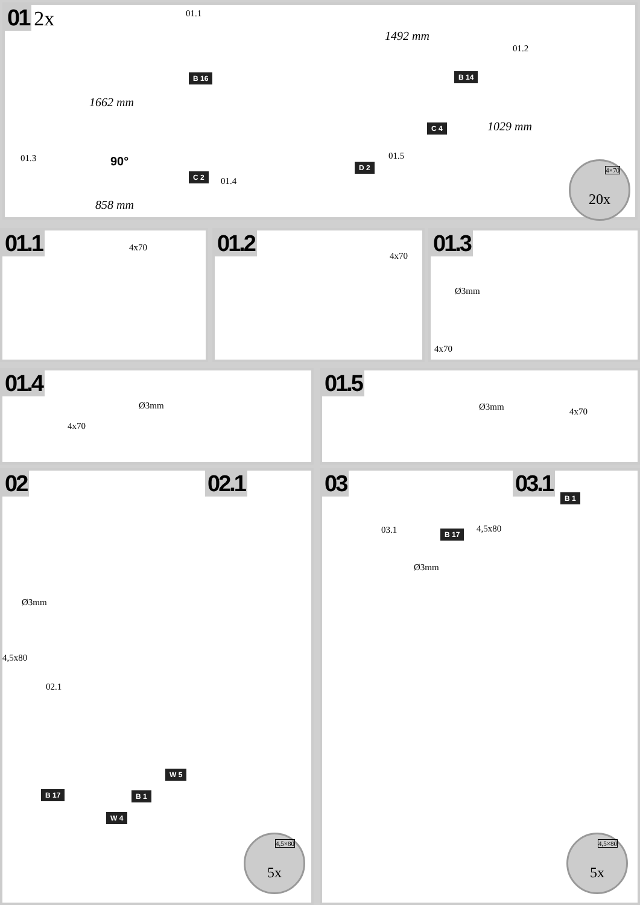01 2x 01.1
1492 mm
01.2
B 16 B 14
1662 mm
1029 mm C 4
01.3 90° 01.5
D 2
C 2
01.4
858 mm
4×70 20x
01.1 4x70 01.2 4x70 01.3
Ø3mm
4x70
01.4
Ø3mm
4x70
01.5
Ø3mm 4x70
02
02.1
Ø3mm
4,5x80
02.1
W 5
B 1 B 17
W 4
4,5×80 5x
03
03.1
B 1
03.1 B 17 4,5x80
Ø3mm
4,5×80 5x